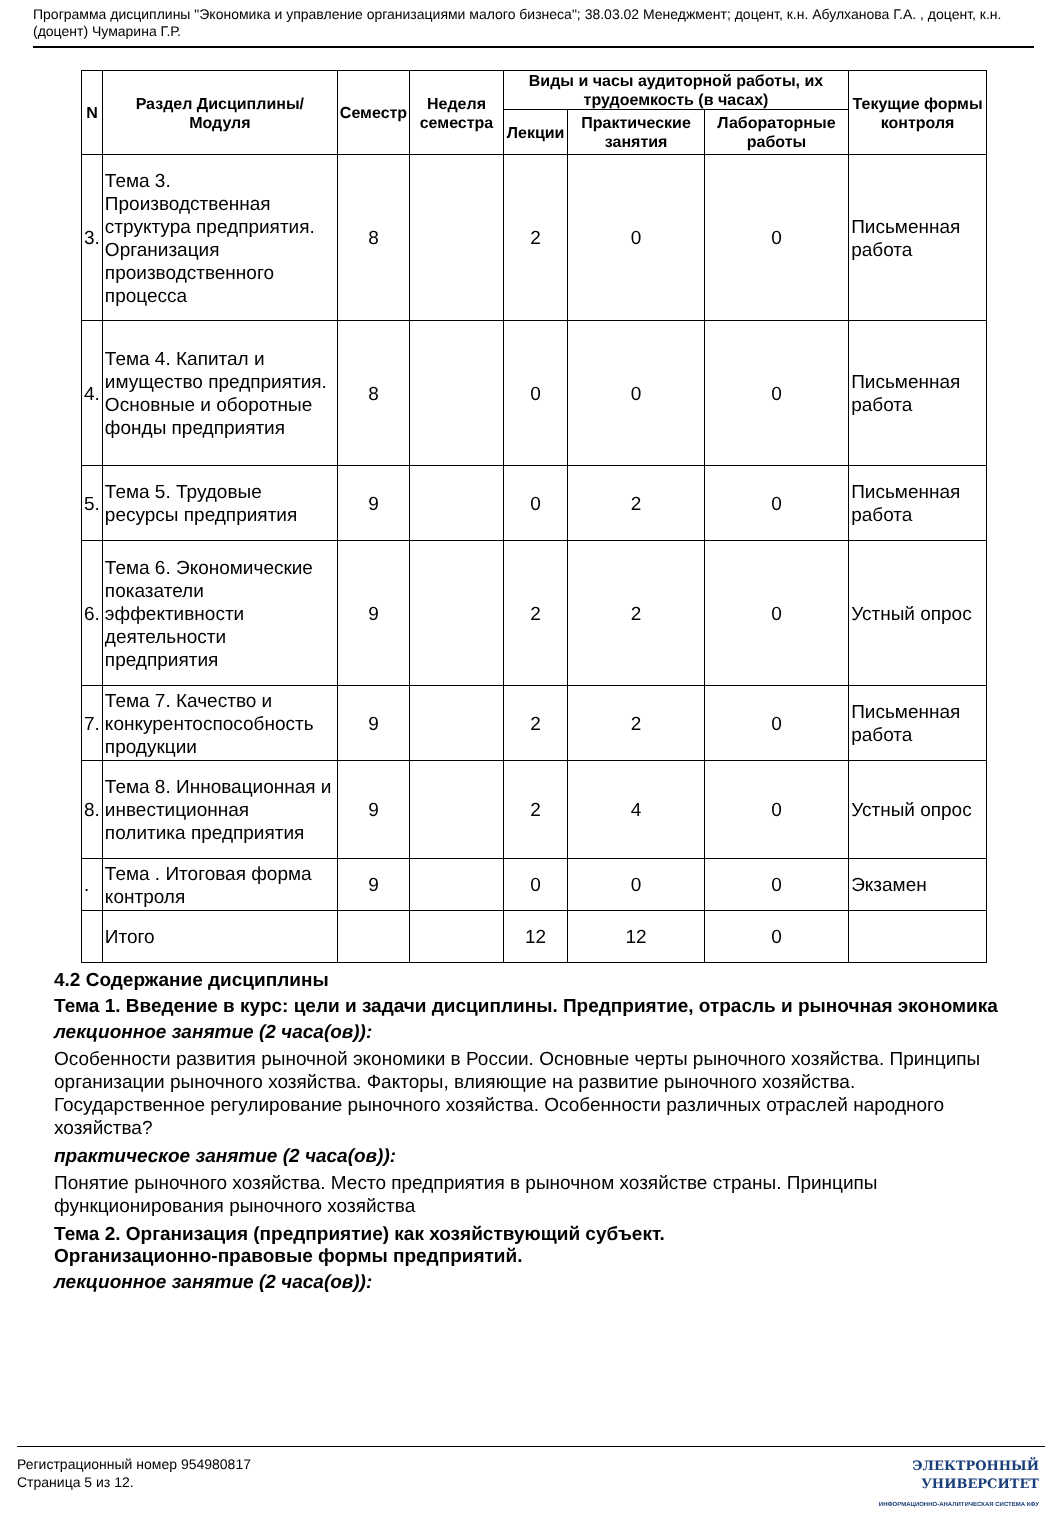Программа дисциплины "Экономика и управление организациями малого бизнеса"; 38.03.02 Менеджмент; доцент, к.н. Абулханова Г.А. , доцент, к.н. (доцент) Чумарина Г.Р.
| N | Раздел Дисциплины/ Модуля | Семестр | Неделя семестра | Виды и часы аудиторной работы, их трудоемкость (в часах) | | | Текущие формы контроля |
| --- | --- | --- | --- | --- | --- | --- | --- |
| | | | | Лекции | Практические занятия | Лабораторные работы | |
| 3. | Тема 3. Производственная структура предприятия. Организация производственного процесса | 8 | | 2 | 0 | 0 | Письменная работа |
| 4. | Тема 4. Капитал и имущество предприятия. Основные и оборотные фонды предприятия | 8 | | 0 | 0 | 0 | Письменная работа |
| 5. | Тема 5. Трудовые ресурсы предприятия | 9 | | 0 | 2 | 0 | Письменная работа |
| 6. | Тема 6. Экономические показатели эффективности деятельности предприятия | 9 | | 2 | 2 | 0 | Устный опрос |
| 7. | Тема 7. Качество и конкурентоспособность продукции | 9 | | 2 | 2 | 0 | Письменная работа |
| 8. | Тема 8. Инновационная и инвестиционная политика предприятия | 9 | | 2 | 4 | 0 | Устный опрос |
| . | Тема . Итоговая форма контроля | 9 | | 0 | 0 | 0 | Экзамен |
| | Итого | | | 12 | 12 | 0 | |
4.2 Содержание дисциплины
Тема 1. Введение в курс: цели и задачи дисциплины. Предприятие, отрасль и рыночная экономика
лекционное занятие (2 часа(ов)):
Особенности развития рыночной экономики в России. Основные черты рыночного хозяйства. Принципы организации рыночного хозяйства. Факторы, влияющие на развитие рыночного хозяйства. Государственное регулирование рыночного хозяйства. Особенности различных отраслей народного хозяйства?
практическое занятие (2 часа(ов)):
Понятие рыночного хозяйства. Место предприятия в рыночном хозяйстве страны. Принципы функционирования рыночного хозяйства
Тема 2. Организация (предприятие) как хозяйствующий субъект.
Организационно-правовые формы предприятий.
лекционное занятие (2 часа(ов)):
Регистрационный номер 954980817
Страница 5 из 12.
ЭЛЕКТРОННЫЙ
УНИВЕРСИТЕТ
ИНФОРМАЦИОННО-АНАЛИТИЧЕСКАЯ СИСТЕМА КФУ